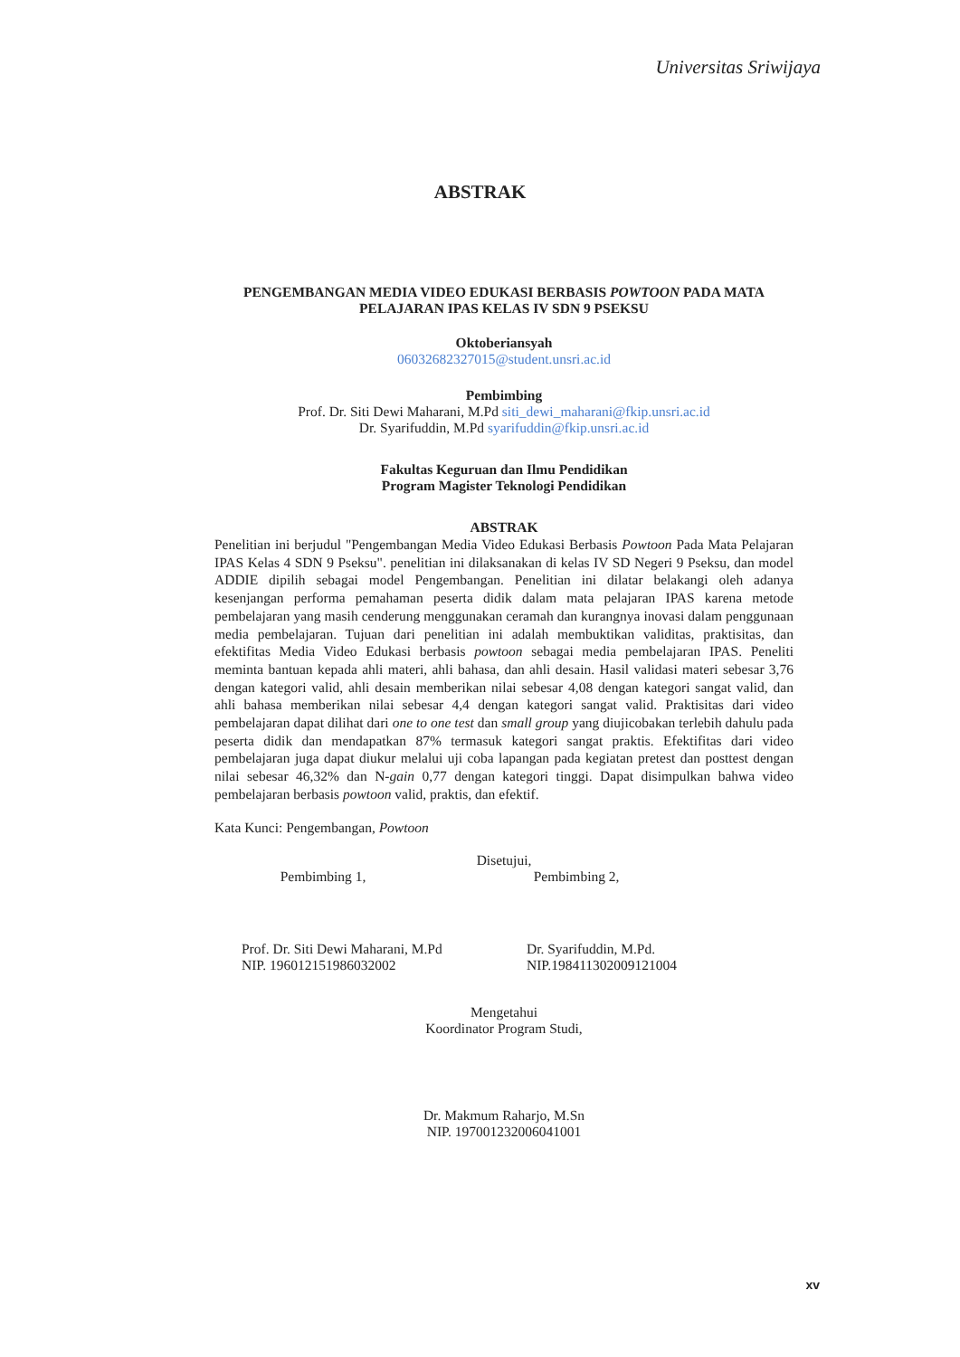Universitas Sriwijaya
ABSTRAK
PENGEMBANGAN MEDIA VIDEO EDUKASI BERBASIS POWTOON PADA MATA
PELAJARAN IPAS KELAS IV SDN 9 PSEKSU
Oktoberiansyah
06032682327015@student.unsri.ac.id
Pembimbing
Prof. Dr. Siti Dewi Maharani, M.Pd siti_dewi_maharani@fkip.unsri.ac.id
Dr. Syarifuddin, M.Pd syarifuddin@fkip.unsri.ac.id
Fakultas Keguruan dan Ilmu Pendidikan
Program Magister Teknologi Pendidikan
ABSTRAK
Penelitian ini berjudul "Pengembangan Media Video Edukasi Berbasis Powtoon Pada Mata Pelajaran IPAS Kelas 4 SDN 9 Pseksu". penelitian ini dilaksanakan di kelas IV SD Negeri 9 Pseksu, dan model ADDIE dipilih sebagai model Pengembangan. Penelitian ini dilatar belakangi oleh adanya kesenjangan performa pemahaman peserta didik dalam mata pelajaran IPAS karena metode pembelajaran yang masih cenderung menggunakan ceramah dan kurangnya inovasi dalam penggunaan media pembelajaran. Tujuan dari penelitian ini adalah membuktikan validitas, praktisitas, dan efektifitas Media Video Edukasi berbasis powtoon sebagai media pembelajaran IPAS. Peneliti meminta bantuan kepada ahli materi, ahli bahasa, dan ahli desain. Hasil validasi materi sebesar 3,76 dengan kategori valid, ahli desain memberikan nilai sebesar 4,08 dengan kategori sangat valid, dan ahli bahasa memberikan nilai sebesar 4,4 dengan kategori sangat valid. Praktisitas dari video pembelajaran dapat dilihat dari one to one test dan small group yang diujicobakan terlebih dahulu pada peserta didik dan mendapatkan 87% termasuk kategori sangat praktis. Efektifitas dari video pembelajaran juga dapat diukur melalui uji coba lapangan pada kegiatan pretest dan posttest dengan nilai sebesar 46,32% dan N-gain 0,77 dengan kategori tinggi. Dapat disimpulkan bahwa video pembelajaran berbasis powtoon valid, praktis, dan efektif.
Kata Kunci: Pengembangan, Powtoon
Disetujui,
Pembimbing 1,
Prof. Dr. Siti Dewi Maharani, M.Pd
NIP. 196012151986032002
Pembimbing 2,
Dr. Syarifuddin, M.Pd.
NIP.198411302009121004
Mengetahui
Koordinator Program Studi,
Dr. Makmum Raharjo, M.Sn
NIP. 197001232006041001
xv